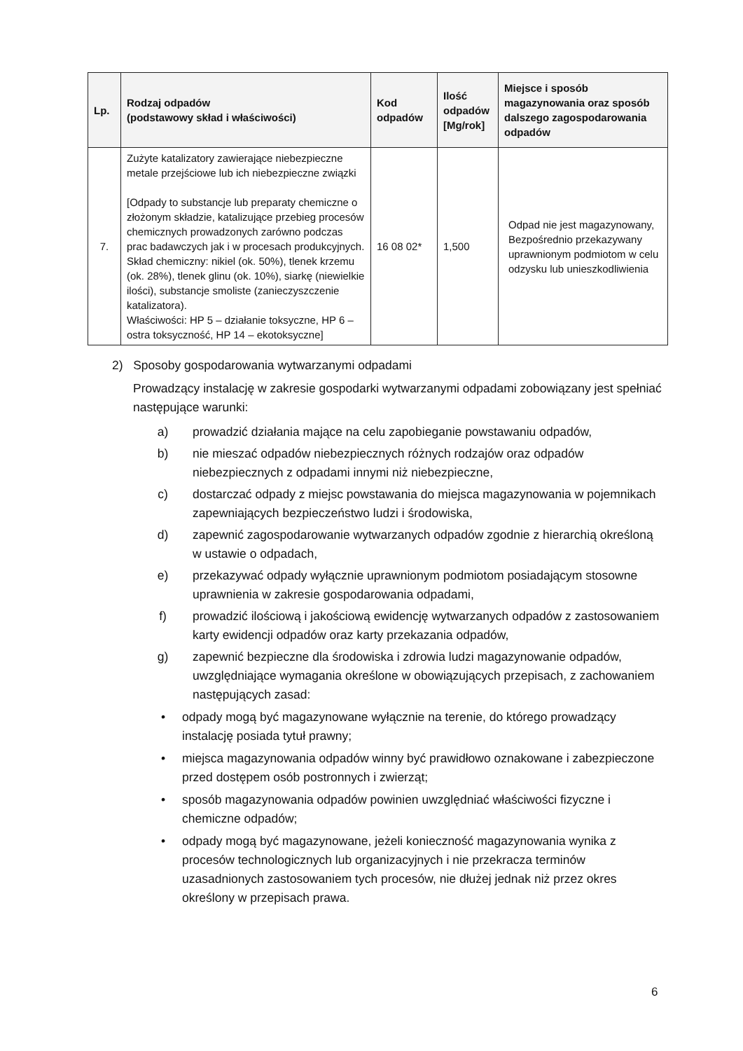| Lp. | Rodzaj odpadów (podstawowy skład i właściwości) | Kod odpadów | Ilość odpadów [Mg/rok] | Miejsce i sposób magazynowania oraz sposób dalszego zagospodarowania odpadów |
| --- | --- | --- | --- | --- |
| 7. | Zużyte katalizatory zawierające niebezpieczne metale przejściowe lub ich niebezpieczne związki [Odpady to substancje lub preparaty chemiczne o złożonym składzie, katalizujące przebieg procesów chemicznych prowadzonych zarówno podczas prac badawczych jak i w procesach produkcyjnych. Skład chemiczny: nikiel (ok. 50%), tlenek krzemu (ok. 28%), tlenek glinu (ok. 10%), siarkę (niewielkie ilości), substancje smoliste (zanieczyszczenie katalizatora). Właściwości: HP 5 – działanie toksyczne, HP 6 – ostra toksyczność, HP 14 – ekotoksyczne] | 16 08 02* | 1,500 | Odpad nie jest magazynowany, Bezpośrednio przekazywany uprawnionym podmiotom w celu odzysku lub unieszkodliwienia |
2) Sposoby gospodarowania wytwarzanymi odpadami
Prowadzący instalację w zakresie gospodarki wytwarzanymi odpadami zobowiązany jest spełniać następujące warunki:
a) prowadzić działania mające na celu zapobieganie powstawaniu odpadów,
b) nie mieszać odpadów niebezpiecznych różnych rodzajów oraz odpadów niebezpiecznych z odpadami innymi niż niebezpieczne,
c) dostarczać odpady z miejsc powstawania do miejsca magazynowania w pojemnikach zapewniających bezpieczeństwo ludzi i środowiska,
d) zapewnić zagospodarowanie wytwarzanych odpadów zgodnie z hierarchią określoną w ustawie o odpadach,
e) przekazywać odpady wyłącznie uprawnionym podmiotom posiadającym stosowne uprawnienia w zakresie gospodarowania odpadami,
f) prowadzić ilościową i jakościową ewidencję wytwarzanych odpadów z zastosowaniem karty ewidencji odpadów oraz karty przekazania odpadów,
g) zapewnić bezpieczne dla środowiska i zdrowia ludzi magazynowanie odpadów, uwzględniające wymagania określone w obowiązujących przepisach, z zachowaniem następujących zasad:
• odpady mogą być magazynowane wyłącznie na terenie, do którego prowadzący instalację posiada tytuł prawny;
• miejsca magazynowania odpadów winny być prawidłowo oznakowane i zabezpieczone przed dostępem osób postronnych i zwierząt;
• sposób magazynowania odpadów powinien uwzględniać właściwości fizyczne i chemiczne odpadów;
• odpady mogą być magazynowane, jeżeli konieczność magazynowania wynika z procesów technologicznych lub organizacyjnych i nie przekracza terminów uzasadnionych zastosowaniem tych procesów, nie dłużej jednak niż przez okres określony w przepisach prawa.
6